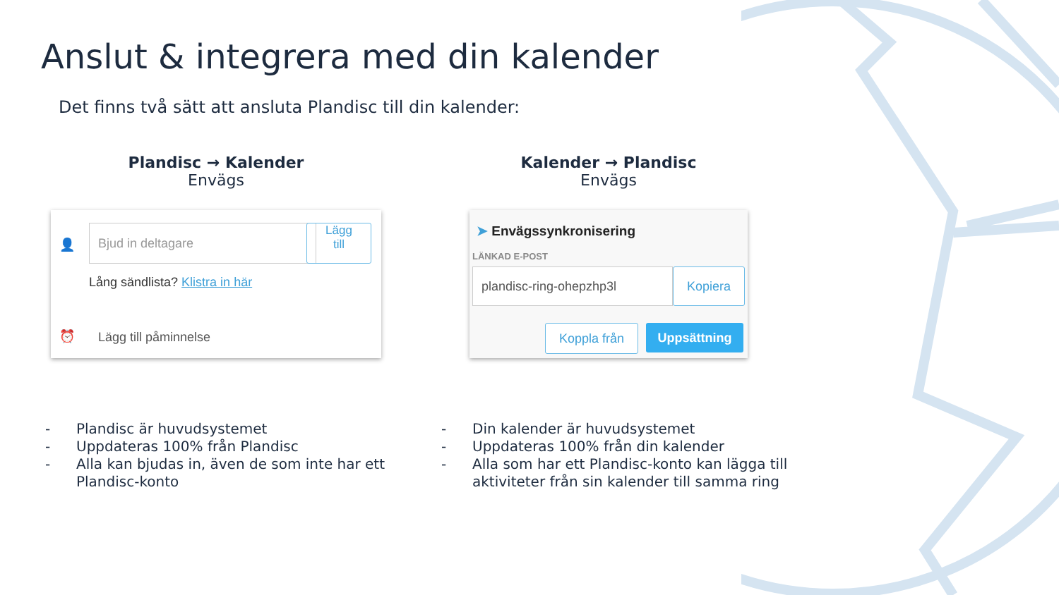Anslut & integrera med din kalender
Det finns två sätt att ansluta Plandisc till din kalender:
Plandisc → Kalender
Envägs
👤
Bjud in deltagare
Lägg
till
Lång sändlista? Klistra in här
⏰ Lägg till påminnelse
Kalender → Plandisc
Envägs
➤ Envägssynkronisering
LÄNKAD E-POST
plandisc-ring-ohepzhp3l Kopiera
Koppla från Uppsättning
- Plandisc är huvudsystemet
- Uppdateras 100% från Plandisc
- Alla kan bjudas in, även de som inte har ett Plandisc-konto
- Din kalender är huvudsystemet
- Uppdateras 100% från din kalender
- Alla som har ett Plandisc-konto kan lägga till aktiviteter från sin kalender till samma ring